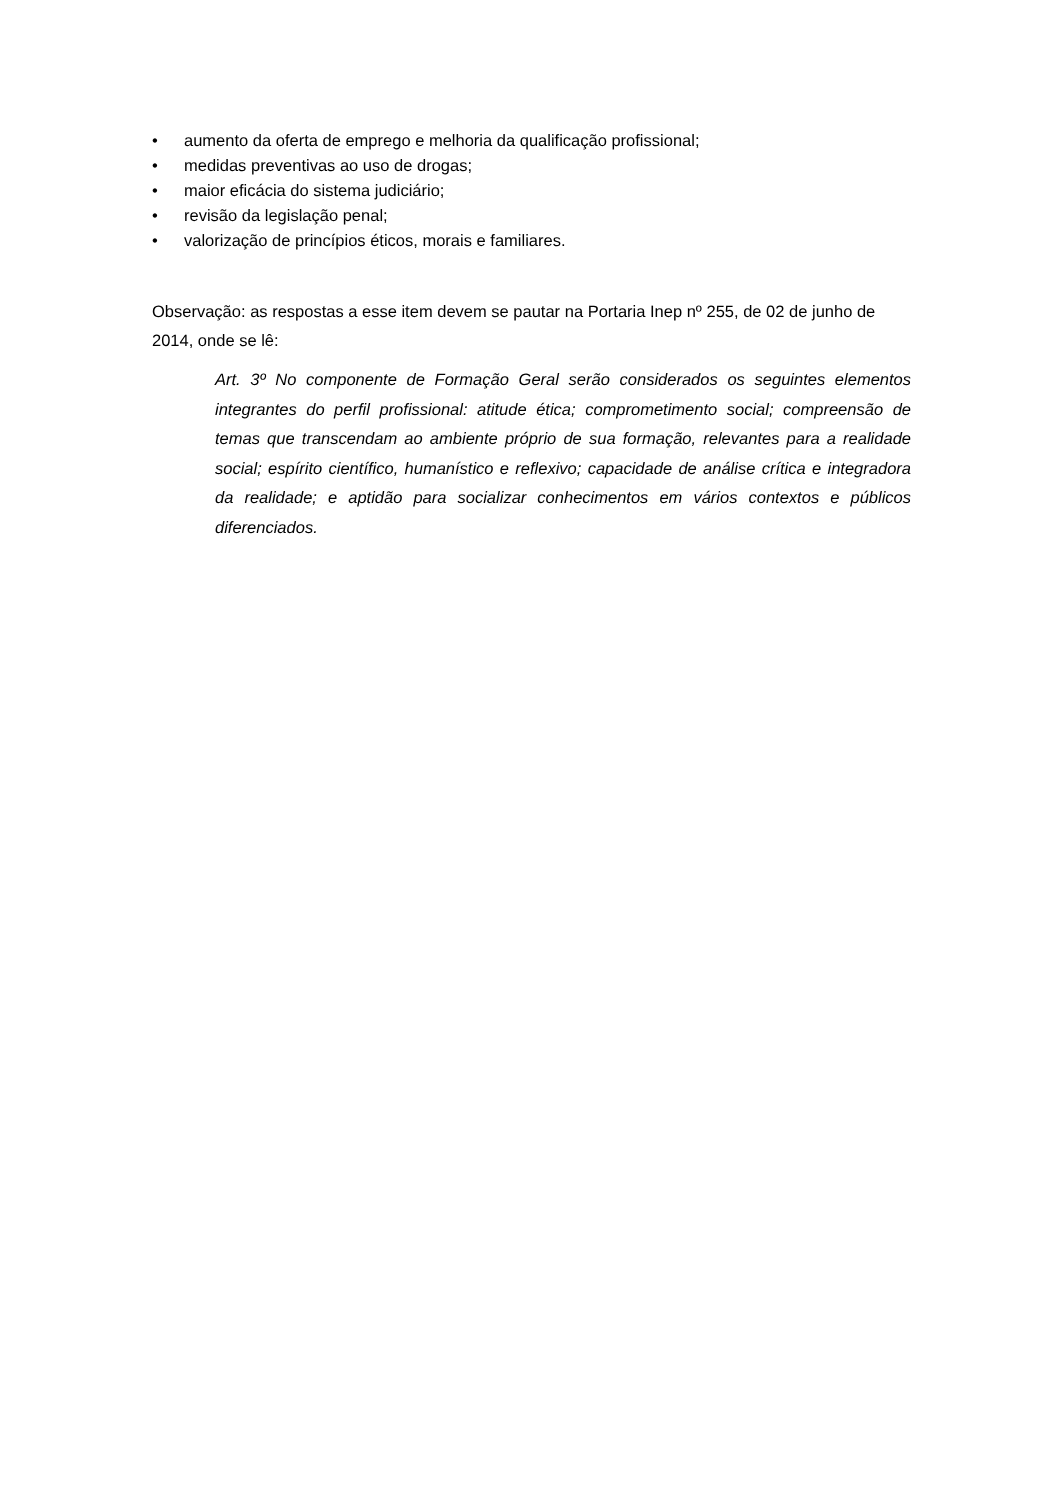• aumento da oferta de emprego e melhoria da qualificação profissional;
• medidas preventivas ao uso de drogas;
• maior eficácia do sistema judiciário;
• revisão da legislação penal;
• valorização de princípios éticos, morais e familiares.
Observação: as respostas a esse item devem se pautar na Portaria Inep nº 255, de 02 de junho de 2014, onde se lê:
Art. 3º No componente de Formação Geral serão considerados os seguintes elementos integrantes do perfil profissional: atitude ética; comprometimento social; compreensão de temas que transcendam ao ambiente próprio de sua formação, relevantes para a realidade social; espírito científico, humanístico e reflexivo; capacidade de análise crítica e integradora da realidade; e aptidão para socializar conhecimentos em vários contextos e públicos diferenciados.